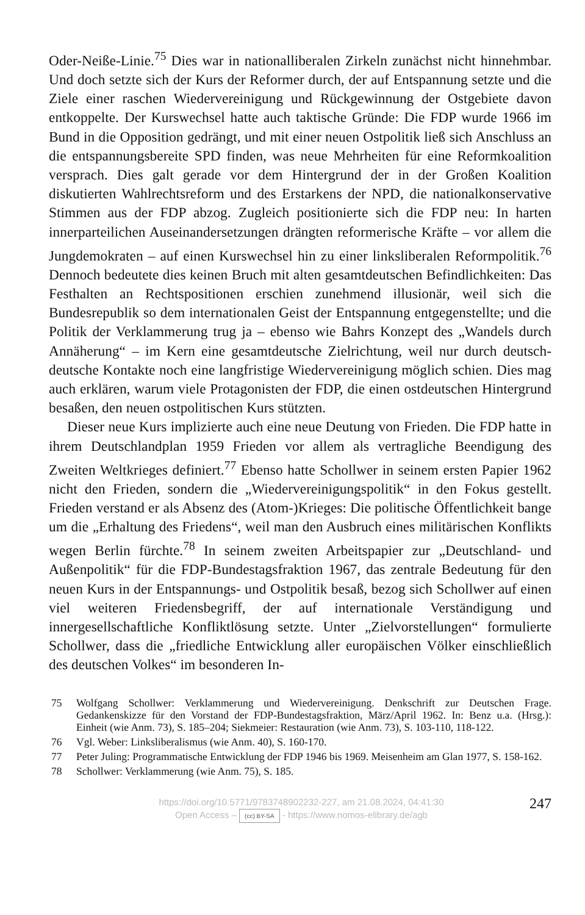Oder-Neiße-Linie.<sup>75</sup> Dies war in nationalliberalen Zirkeln zunächst nicht hinnehmbar. Und doch setzte sich der Kurs der Reformer durch, der auf Entspannung setzte und die Ziele einer raschen Wiedervereinigung und Rückgewinnung der Ostgebiete davon entkoppelte. Der Kurswechsel hatte auch taktische Gründe: Die FDP wurde 1966 im Bund in die Opposition gedrängt, und mit einer neuen Ostpolitik ließ sich Anschluss an die entspannungsbereite SPD finden, was neue Mehrheiten für eine Reformkoalition versprach. Dies galt gerade vor dem Hintergrund der in der Großen Koalition diskutierten Wahlrechtsreform und des Erstarkens der NPD, die nationalkonservative Stimmen aus der FDP abzog. Zugleich positionierte sich die FDP neu: In harten innerparteilichen Auseinandersetzungen drängten reformerische Kräfte – vor allem die Jungdemokraten – auf einen Kurswechsel hin zu einer linksliberalen Reformpolitik.<sup>76</sup> Dennoch bedeutete dies keinen Bruch mit alten gesamtdeutschen Befindlichkeiten: Das Festhalten an Rechtspositionen erschien zunehmend illusionär, weil sich die Bundesrepublik so dem internationalen Geist der Entspannung entgegenstellte; und die Politik der Verklammerung trug ja – ebenso wie Bahrs Konzept des „Wandels durch Annäherung“ – im Kern eine gesamtdeutsche Zielrichtung, weil nur durch deutsch-deutsche Kontakte noch eine langfristige Wiedervereinigung möglich schien. Dies mag auch erklären, warum viele Protagonisten der FDP, die einen ostdeutschen Hintergrund besaßen, den neuen ostpolitischen Kurs stützten.
Dieser neue Kurs implizierte auch eine neue Deutung von Frieden. Die FDP hatte in ihrem Deutschlandplan 1959 Frieden vor allem als vertragliche Beendigung des Zweiten Weltkrieges definiert.<sup>77</sup> Ebenso hatte Schollwer in seinem ersten Papier 1962 nicht den Frieden, sondern die „Wiedervereinigungspolitik“ in den Fokus gestellt. Frieden verstand er als Absenz des (Atom-)Krieges: Die politische Öffentlichkeit bange um die „Erhaltung des Friedens“, weil man den Ausbruch eines militärischen Konflikts wegen Berlin fürchte.<sup>78</sup> In seinem zweiten Arbeitspapier zur „Deutschland- und Außenpolitik“ für die FDP-Bundestagsfraktion 1967, das zentrale Bedeutung für den neuen Kurs in der Entspannungs- und Ostpolitik besaß, bezog sich Schollwer auf einen viel weiteren Friedensbegriff, der auf internationale Verständigung und innergesellschaftliche Konfliktlösung setzte. Unter „Zielvorstellungen“ formulierte Schollwer, dass die „friedliche Entwicklung aller europäischen Völker einschließlich des deutschen Volkes“ im besonderen In-
75 Wolfgang Schollwer: Verklammerung und Wiedervereinigung. Denkschrift zur Deutschen Frage. Gedankenskizze für den Vorstand der FDP-Bundestagsfraktion, März/April 1962. In: Benz u.a. (Hrsg.): Einheit (wie Anm. 73), S. 185–204; Siekmeier: Restauration (wie Anm. 73), S. 103-110, 118-122.
76 Vgl. Weber: Linksliberalismus (wie Anm. 40), S. 160-170.
77 Peter Juling: Programmatische Entwicklung der FDP 1946 bis 1969. Meisenheim am Glan 1977, S. 158-162.
78 Schollwer: Verklammerung (wie Anm. 75), S. 185.
https://doi.org/10.5771/9783748902232-227, am 21.08.2024, 04:41:30
Open Access – (cc) BY-SA - https://www.nomos-elibrary.de/agb
247